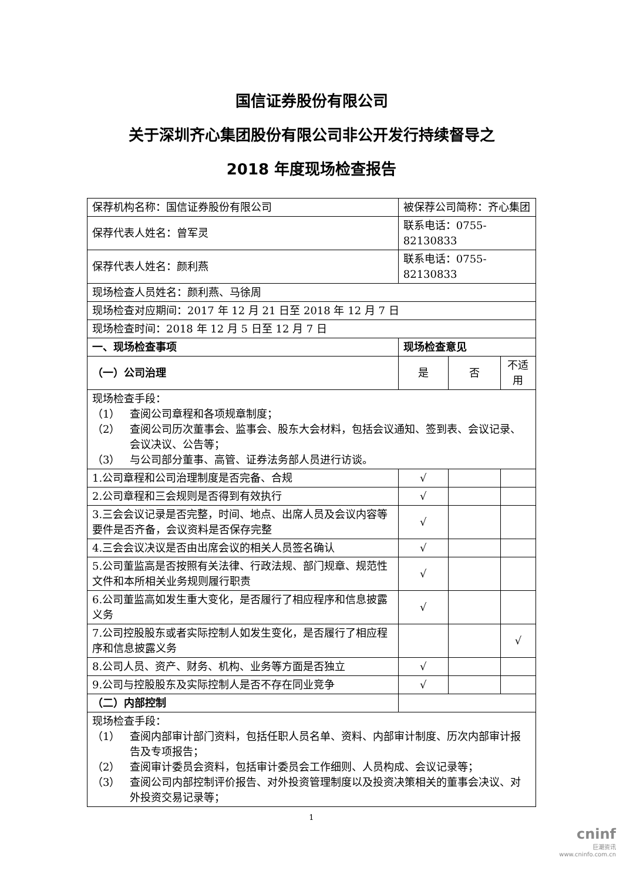国信证券股份有限公司
关于深圳齐心集团股份有限公司非公开发行持续督导之
2018 年度现场检查报告
| 保荐机构名称：国信证券股份有限公司 | 被保荐公司简称：齐心集团 | | |
| 保荐代表人姓名：曾军灵 | 联系电话：0755-82130833 | | |
| 保荐代表人姓名：颜利燕 | 联系电话：0755-82130833 | | |
| 现场检查人员姓名：颜利燕、马徐周 | | | |
| 现场检查对应期间：2017 年 12 月 21 日至 2018 年 12 月 7 日 | | | |
| 现场检查时间：2018 年 12 月 5 日至 12 月 7 日 | | | |
| 一、现场检查事项 | 现场检查意见 | | |
| （一）公司治理 | 是 | 否 | 不适用 |
| 现场检查手段： （1） 查阅公司章程和各项规章制度； （2） 查阅公司历次董事会、监事会、股东大会材料，包括会议通知、签到表、会议记录、会议决议、公告等； （3） 与公司部分董事、高管、证券法务部人员进行访谈。 | | | |
| 1.公司章程和公司治理制度是否完备、合规 | √ | | |
| 2.公司章程和三会规则是否得到有效执行 | √ | | |
| 3.三会会议记录是否完整，时间、地点、出席人员及会议内容等要件是否齐备，会议资料是否保存完整 | √ | | |
| 4.三会会议决议是否由出席会议的相关人员签名确认 | √ | | |
| 5.公司董监高是否按照有关法律、行政法规、部门规章、规范性文件和本所相关业务规则履行职责 | √ | | |
| 6.公司董监高如发生重大变化，是否履行了相应程序和信息披露义务 | √ | | |
| 7.公司控股股东或者实际控制人如发生变化，是否履行了相应程序和信息披露义务 | | | √ |
| 8.公司人员、资产、财务、机构、业务等方面是否独立 | √ | | |
| 9.公司与控股股东及实际控制人是否不存在同业竞争 | √ | | |
| （二）内部控制 | | | |
| 现场检查手段： （1） 查阅内部审计部门资料，包括任职人员名单、资料、内部审计制度、历次内部审计报告及专项报告； （2） 查阅审计委员会资料，包括审计委员会工作细则、人员构成、会议记录等； （3） 查阅公司内部控制评价报告、对外投资管理制度以及投资决策相关的董事会决议、对外投资交易记录等； | | | |
1
cninf
巨潮资讯
www.cninfo.com.cn